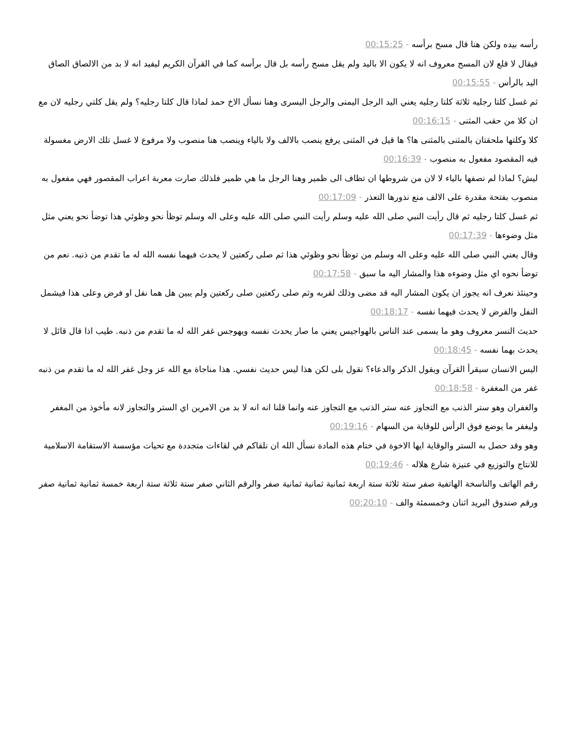رأسه بيده ولكن هنا قال مسح برأسه - 00:15:25
فيقال لا قلع لان المسح معروف انه لا يكون الا باليد ولم يقل مسح رأسه بل قال برأسه كما في القرآن الكريم ليفيد انه لا بد من الالصاق الصاق اليد بالرأس - 00:15:55
ثم غسل كلتا رجليه ثلاثة كلتا رجليه يعني اليد الرجل اليمنى والرجل اليسرى وهنا نسأل الاخ حمد لماذا قال كلتا رجليه؟ ولم يقل كلتي رجليه لان مع ان كلا من حقب المثنى - 00:16:15
كلا وكلتها ملحقتان بالمثنى بالمثنى ها؟ ها قيل في المثنى يرفع ينصب بالالف ولا بالياء وينصب هنا منصوب ولا مرفوع لا غسل تلك الارض مغسولة فيه المقصود مفعول به منصوب - 00:16:39
ليش؟ لماذا لم نصفها بالياء لا لان من شروطها ان تظاف الى ظمير وهنا الرجل ما هي ظمير فلذلك صارت معربة اعراب المقصور فهي مفعول به منصوب بفتحة مقدرة على الالف منع نذورها التعذر - 00:17:09
ثم غسل كلتا رجليه ثم قال رأيت النبي صلى الله عليه وسلم رأيت النبي صلى الله عليه وعلى اله وسلم توظأ نحو وظوئي هذا توضأ نحو يعني مثل مثل وضوءها - 00:17:39
وقال يعني النبي صلى الله عليه وعلى اله وسلم من توظأ نحو وظوئي هذا ثم صلى ركعتين لا يحدث فيهما نفسه الله له ما تقدم من ذنبه. نعم من توضأ نحوه اي مثل وضوءه هذا والمشار اليه ما سبق - 00:17:58
وحينئذ نعرف انه يجوز ان يكون المشار اليه قد مضى وذلك لقربه وثم صلى ركعتين صلى ركعتين ولم يبين هل هما نفل او فرض وعلى هذا فيشمل النفل والفرض لا يحدث فيهما نفسه - 00:18:17
حديث النسر معروف وهو ما يسمى عند الناس بالهواجيس يعني ما صار يحدث نفسه ويهوجس غفر الله له ما تقدم من ذنبه. طيب اذا قال قائل لا يحدث بهما نفسه - 00:18:45
اليس الانسان سيقرأ القرآن ويقول الذكر والدعاء؟ نقول بلى لكن هذا ليس حديث نفسي. هذا مناجاة مع الله عز وجل غفر الله له ما تقدم من ذنبه غفر من المغفرة - 00:18:58
والغفران وهو ستر الذنب مع التجاوز عنه ستر الذنب مع التجاوز عنه وانما قلنا انه انه لا بد من الامرين اي الستر والتجاوز لانه مأخوذ من المغفر وليغفر ما يوضع فوق الرأس للوقاية من السهام - 00:19:16
وهو وقد حصل به الستر والوقاية ايها الاخوة في ختام هذه المادة نسأل الله ان نلقاكم في لقاءات متجددة مع تحيات مؤسسة الاستقامة الاسلامية للانتاج والتوزيع في عنيزة شارع هلاله - 00:19:46
رقم الهاتف والناسخة الهاتفية صفر ستة ثلاثة ستة اربعة ثمانية ثمانية ثمانية صفر والرقم الثاني صفر ستة ثلاثة ستة اربعة خمسة ثمانية ثمانية صفر ورقم صندوق البريد اثنان وخمسمئة والف - 00:20:10